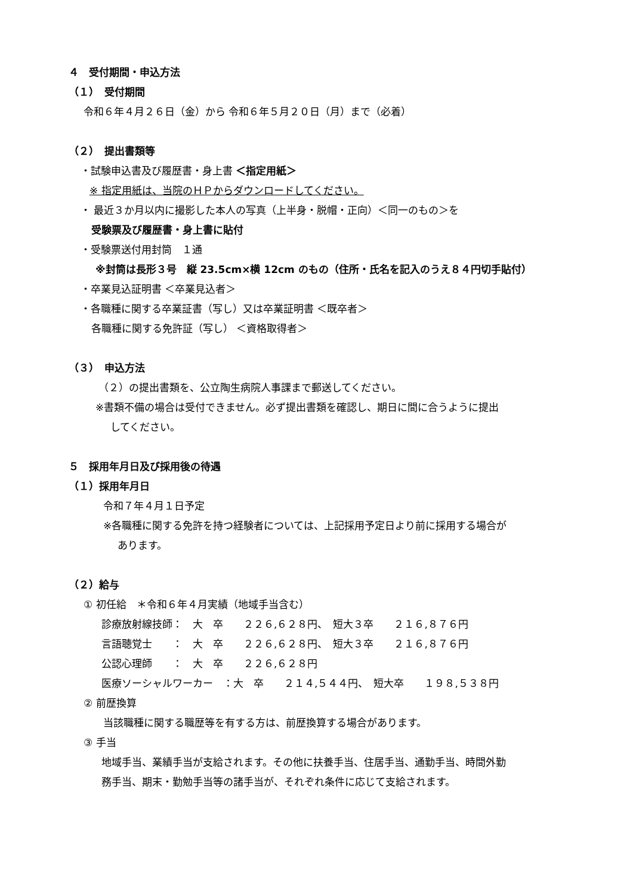４　受付期間・申込方法
（１）　受付期間
令和６年４月２６日（金）から 令和６年５月２０日（月）まで（必着）
（２）　提出書類等
・試験申込書及び履歴書・身上書 ＜指定用紙＞
※ 指定用紙は、当院のＨＰからダウンロードしてください。
・ 最近３か月以内に撮影した本人の写真（上半身・脱帽・正向）＜同一のもの＞を
受験票及び履歴書・身上書に貼付
・受験票送付用封筒　１通
※封筒は長形３号　縦 23.5cm×横 12cm のもの（住所・氏名を記入のうえ８４円切手貼付）
・卒業見込証明書 ＜卒業見込者＞
・各職種に関する卒業証書（写し）又は卒業証明書 ＜既卒者＞
各職種に関する免許証（写し） ＜資格取得者＞
（３）　申込方法
（２）の提出書類を、公立陶生病院人事課まで郵送してください。
※書類不備の場合は受付できません。必ず提出書類を確認し、期日に間に合うように提出
してください。
５　採用年月日及び採用後の待遇
（１）採用年月日
令和７年４月１日予定
※各職種に関する免許を持つ経験者については、上記採用予定日より前に採用する場合が
あります。
（２）給与
① 初任給　＊令和６年４月実績（地域手当含む）
診療放射線技師：　大　卒　　２２６,６２８円、　短大３卒　　２１６,８７６円
言語聴覚士　　：　大　卒　　２２６,６２８円、　短大３卒　　２１６,８７６円
公認心理師　　：　大　卒　　２２６,６２８円
医療ソーシャルワーカー　：大　卒　　２１４,５４４円、　短大卒　　１９８,５３８円
② 前歴換算
当該職種に関する職歴等を有する方は、前歴換算する場合があります。
③ 手当
地域手当、業績手当が支給されます。その他に扶養手当、住居手当、通勤手当、時間外勤
務手当、期末・勤勉手当等の諸手当が、それぞれ条件に応じて支給されます。